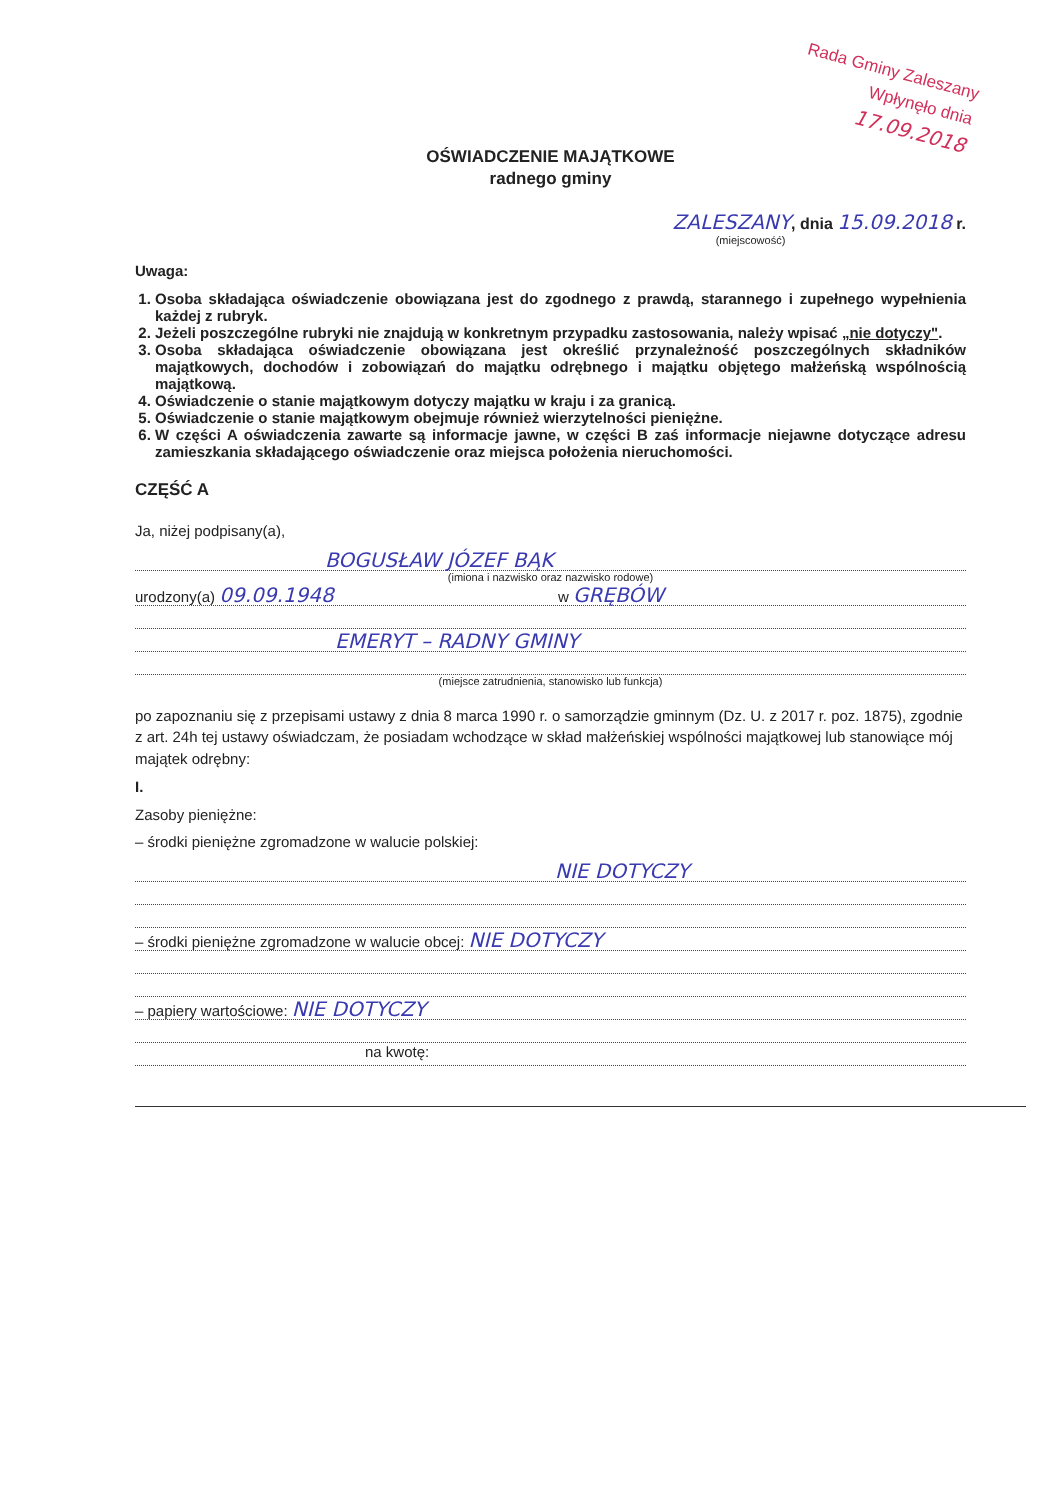Rada Gminy Zaleszany
Wpłynęło dnia 17.09.2018
OŚWIADCZENIE MAJĄTKOWE
radnego gminy
ZALESZANY, dnia 15.09.2018 r.
(miejscowość)
Uwaga:
1. Osoba składająca oświadczenie obowiązana jest do zgodnego z prawdą, starannego i zupełnego wypełnienia każdej z rubryk.
2. Jeżeli poszczególne rubryki nie znajdują w konkretnym przypadku zastosowania, należy wpisać „nie dotyczy".
3. Osoba składająca oświadczenie obowiązana jest określić przynależność poszczególnych składników majątkowych, dochodów i zobowiązań do majątku odrębnego i majątku objętego małżeńską wspólnością majątkową.
4. Oświadczenie o stanie majątkowym dotyczy majątku w kraju i za granicą.
5. Oświadczenie o stanie majątkowym obejmuje również wierzytelności pieniężne.
6. W części A oświadczenia zawarte są informacje jawne, w części B zaś informacje niejawne dotyczące adresu zamieszkania składającego oświadczenie oraz miejsca położenia nieruchomości.
CZĘŚĆ A
Ja, niżej podpisany(a),
BOGUSŁAW JÓZEF BĄK
(imiona i nazwisko oraz nazwisko rodowe)
urodzony(a) 09.09.1948 w GRĘBÓW
EMERYT – RADNY GMINY
(miejsce zatrudnienia, stanowisko lub funkcja)
po zapoznaniu się z przepisami ustawy z dnia 8 marca 1990 r. o samorządzie gminnym (Dz. U. z 2017 r. poz. 1875), zgodnie z art. 24h tej ustawy oświadczam, że posiadam wchodzące w skład małżeńskiej wspólności majątkowej lub stanowiące mój majątek odrębny:
I.
Zasoby pieniężne:
– środki pieniężne zgromadzone w walucie polskiej:
NIE DOTYCZY
– środki pieniężne zgromadzone w walucie obcej: NIE DOTYCZY
– papiery wartościowe: NIE DOTYCZY
na kwotę: